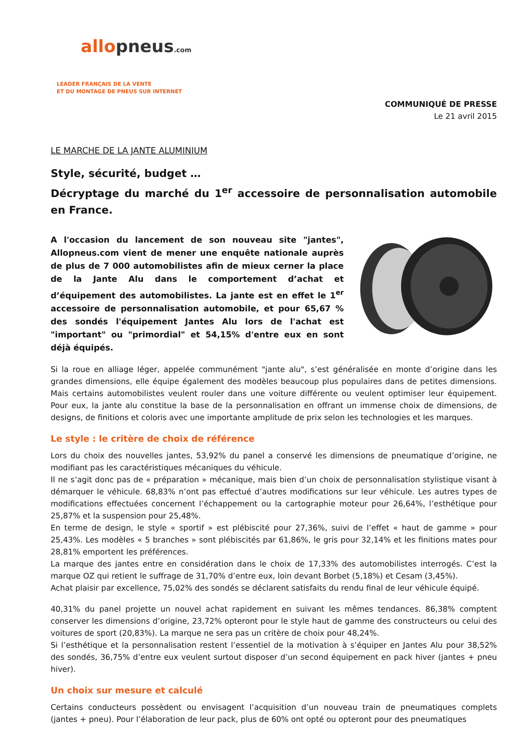allopneus.com
LEADER FRANÇAIS DE LA VENTE
ET DU MONTAGE DE PNEUS SUR INTERNET
COMMUNIQUÉ DE PRESSE
Le 21 avril 2015
LE MARCHE DE LA JANTE ALUMINIUM
Style, sécurité, budget …
Décryptage du marché du 1<sup>er</sup> accessoire de personnalisation automobile en France.
A l'occasion du lancement de son nouveau site "jantes", Allopneus.com vient de mener une enquête nationale auprès de plus de 7 000 automobilistes afin de mieux cerner la place de la Jante Alu dans le comportement d’achat et d’équipement des automobilistes. La jante est en effet le 1<sup>er</sup> accessoire de personnalisation automobile, et pour 65,67 % des sondés l'équipement Jantes Alu lors de l'achat est "important" ou "primordial" et 54,15% d'entre eux en sont déjà équipés.
Si la roue en alliage léger, appelée communément "jante alu", s’est généralisée en monte d’origine dans les grandes dimensions, elle équipe également des modèles beaucoup plus populaires dans de petites dimensions. Mais certains automobilistes veulent rouler dans une voiture différente ou veulent optimiser leur équipement. Pour eux, la jante alu constitue la base de la personnalisation en offrant un immense choix de dimensions, de designs, de finitions et coloris avec une importante amplitude de prix selon les technologies et les marques.
Le style : le critère de choix de référence
Lors du choix des nouvelles jantes, 53,92% du panel a conservé les dimensions de pneumatique d’origine, ne modifiant pas les caractéristiques mécaniques du véhicule.
Il ne s’agit donc pas de « préparation » mécanique, mais bien d’un choix de personnalisation stylistique visant à démarquer le véhicule. 68,83% n’ont pas effectué d’autres modifications sur leur véhicule. Les autres types de modifications effectuées concernent l’échappement ou la cartographie moteur pour 26,64%, l’esthétique pour 25,87% et la suspension pour 25,48%.
En terme de design, le style « sportif » est plébiscité pour 27,36%, suivi de l’effet « haut de gamme » pour 25,43%. Les modèles « 5 branches » sont plébiscités par 61,86%, le gris pour 32,14% et les finitions mates pour 28,81% emportent les préférences.
La marque des jantes entre en considération dans le choix de 17,33% des automobilistes interrogés. C’est la marque OZ qui retient le suffrage de 31,70% d’entre eux, loin devant Borbet (5,18%) et Cesam (3,45%).
Achat plaisir par excellence, 75,02% des sondés se déclarent satisfaits du rendu final de leur véhicule équipé.
40,31% du panel projette un nouvel achat rapidement en suivant les mêmes tendances. 86,38% comptent conserver les dimensions d’origine, 23,72% opteront pour le style haut de gamme des constructeurs ou celui des voitures de sport (20,83%). La marque ne sera pas un critère de choix pour 48,24%.
Si l’esthétique et la personnalisation restent l’essentiel de la motivation à s’équiper en Jantes Alu pour 38,52% des sondés, 36,75% d’entre eux veulent surtout disposer d’un second équipement en pack hiver (jantes + pneu hiver).
Un choix sur mesure et calculé
Certains conducteurs possèdent ou envisagent l’acquisition d’un nouveau train de pneumatiques complets (jantes + pneu). Pour l’élaboration de leur pack, plus de 60% ont opté ou opteront pour des pneumatiques